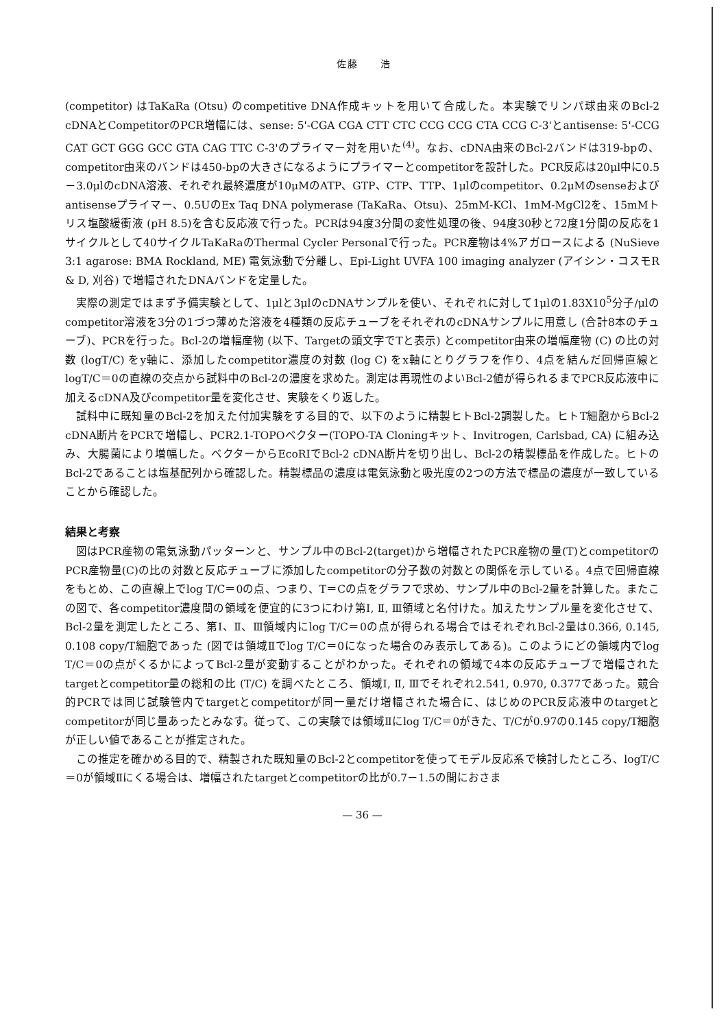佐藤　　浩
(competitor) はTaKaRa (Otsu) のcompetitive DNA作成キットを用いて合成した。本実験でリンパ球由来のBcl-2 cDNAとCompetitorのPCR増幅には、sense: 5'-CGA CGA CTT CTC CCG CCG CTA CCG C-3'とantisense: 5'-CCG CAT GCT GGG GCC GTA CAG TTC C-3'のプライマー対を用いた<sup>(4)</sup>。なお、cDNA由来のBcl-2バンドは319-bpの、competitor由来のバンドは450-bpの大きさになるようにプライマーとcompetitorを設計した。PCR反応は20μl中に0.5－3.0μlのcDNA溶液、それぞれ最終濃度が10μMのATP、GTP、CTP、TTP、1μlのcompetitor、0.2μMのsenseおよびantisenseプライマー、0.5UのEx Taq DNA polymerase (TaKaRa、Otsu)、25mM-KCl、1mM-MgCl2を、15mMトリス塩酸緩衝液 (pH 8.5)を含む反応液で行った。PCRは94度3分間の変性処理の後、94度30秒と72度1分間の反応を1サイクルとして40サイクルTaKaRaのThermal Cycler Personalで行った。PCR産物は4%アガロースによる (NuSieve 3:1 agarose: BMA Rockland, ME) 電気泳動で分離し、Epi-Light UVFA 100 imaging analyzer (アイシン・コスモR & D, 刈谷) で増幅されたDNAバンドを定量した。
実際の測定ではまず予備実験として、1μlと3μlのcDNAサンプルを使い、それぞれに対して1μlの1.83X10<sup>5</sup>分子/μlのcompetitor溶液を3分の1づつ薄めた溶液を4種類の反応チューブをそれぞれのcDNAサンプルに用意し (合計8本のチューブ)、PCRを行った。Bcl-2の増幅産物 (以下、Targetの頭文字でTと表示) とcompetitor由来の増幅産物 (C) の比の対数 (logT/C) をy軸に、添加したcompetitor濃度の対数 (log C) をx軸にとりグラフを作り、4点を結んだ回帰直線とlogT/C＝0の直線の交点から試料中のBcl-2の濃度を求めた。測定は再現性のよいBcl-2値が得られるまでPCR反応液中に加えるcDNA及びcompetitor量を変化させ、実験をくり返した。
試料中に既知量のBcl-2を加えた付加実験をする目的で、以下のように精製ヒトBcl-2調製した。ヒトT細胞からBcl-2 cDNA断片をPCRで増幅し、PCR2.1-TOPOベクター(TOPO-TA Cloningキット、Invitrogen, Carlsbad, CA) に組み込み、大腸菌により増幅した。ベクターからEcoRIでBcl-2 cDNA断片を切り出し、Bcl-2の精製標品を作成した。ヒトのBcl-2であることは塩基配列から確認した。精製標品の濃度は電気泳動と吸光度の2つの方法で標品の濃度が一致していることから確認した。
結果と考察
図はPCR産物の電気泳動パッターンと、サンプル中のBcl-2(target)から増幅されたPCR産物の量(T)とcompetitorのPCR産物量(C)の比の対数と反応チューブに添加したcompetitorの分子数の対数との関係を示している。4点で回帰直線をもとめ、この直線上でlog T/C＝0の点、つまり、T＝Cの点をグラフで求め、サンプル中のBcl-2量を計算した。またこの図で、各competitor濃度間の領域を便宜的に3つにわけ第Ⅰ, Ⅱ, Ⅲ領域と名付けた。加えたサンプル量を変化させて、Bcl-2量を測定したところ、第Ⅰ、Ⅱ、Ⅲ領域内にlog T/C＝0の点が得られる場合ではそれぞれBcl-2量は0.366, 0.145, 0.108 copy/T細胞であった (図では領域Ⅱでlog T/C＝0になった場合のみ表示してある)。このようにどの領域内でlog T/C＝0の点がくるかによってBcl-2量が変動することがわかった。それぞれの領域で4本の反応チューブで増幅されたtargetとcompetitor量の総和の比 (T/C) を調べたところ、領域Ⅰ, Ⅱ, Ⅲでそれぞれ2.541, 0.970, 0.377であった。競合的PCRでは同じ試験管内でtargetとcompetitorが同一量だけ増幅された場合に、はじめのPCR反応液中のtargetとcompetitorが同じ量あったとみなす。従って、この実験では領域Ⅱにlog T/C＝0がきた、T/Cが0.97の0.145 copy/T細胞が正しい値であることが推定された。
この推定を確かめる目的で、精製された既知量のBcl-2とcompetitorを使ってモデル反応系で検討したところ、logT/C＝0が領域Ⅱにくる場合は、増幅されたtargetとcompetitorの比が0.7－1.5の間におさま
— 36 —